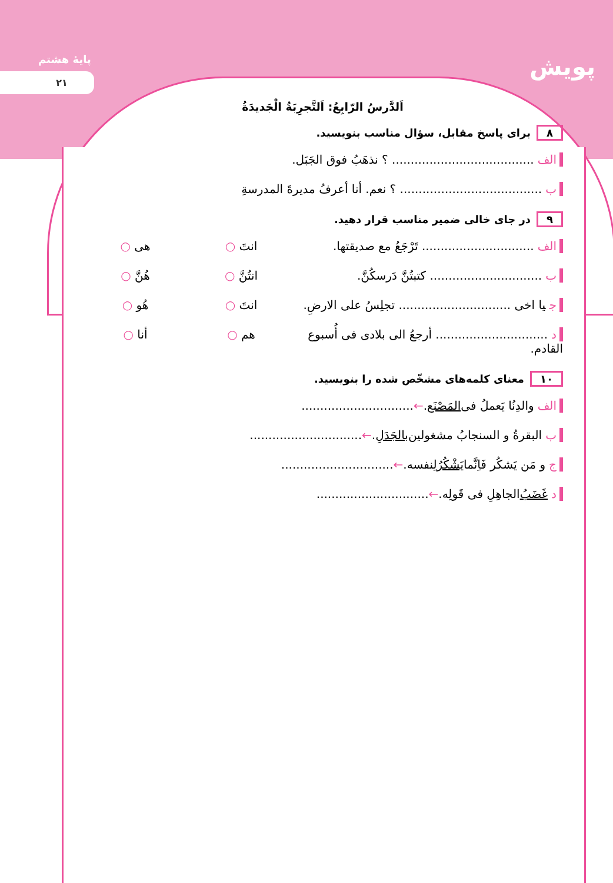پایهٔ هشتم
۲۱
پویش
اَلدَّرسُ الرّابِعُ: اَلتَّجرِبَةُ الْجَدیدَةُ
۸ برای پاسخ مقابل، سؤال مناسب بنویسید.
الف...................................... ؟ نذهَبُ فوق الجَبَل.
ب...................................... ؟ نعم. أنا أعرفُ مدیرةَ المدرسةِ
۹ در جای خالی ضمیر مناسب قرار دهید.
الف.............................. تَرْجَعُ مع صدیقتها. انتَ ○ هی ○
ب.............................. کتبتُنَّ دَرسکُنَّ. انتُنَّ ○ هُنَّ ○
ج یا اخی .............................. تجلِسُ علی الارضِ. انتَ ○ هُو ○
د.............................. أرجعُ الی بلادی فی أُسبوع القادم. هم ○ أنا ○
۱۰ معنای کلمه‌های مشخّص شده را بنویسید.
الف والدِنُا یَعملُ فی المَصْنَع. ← ..............................
ب البقرةُ و السنجابُ مشغولین بالجَدَلِ. ← ..............................
ج و مَن یَشکُر فَاِنَّما یَشْکُرُ لِنفسه. ← ..............................
د غَضَبُ الجاهِلِ فی قَولِه. ← ..............................